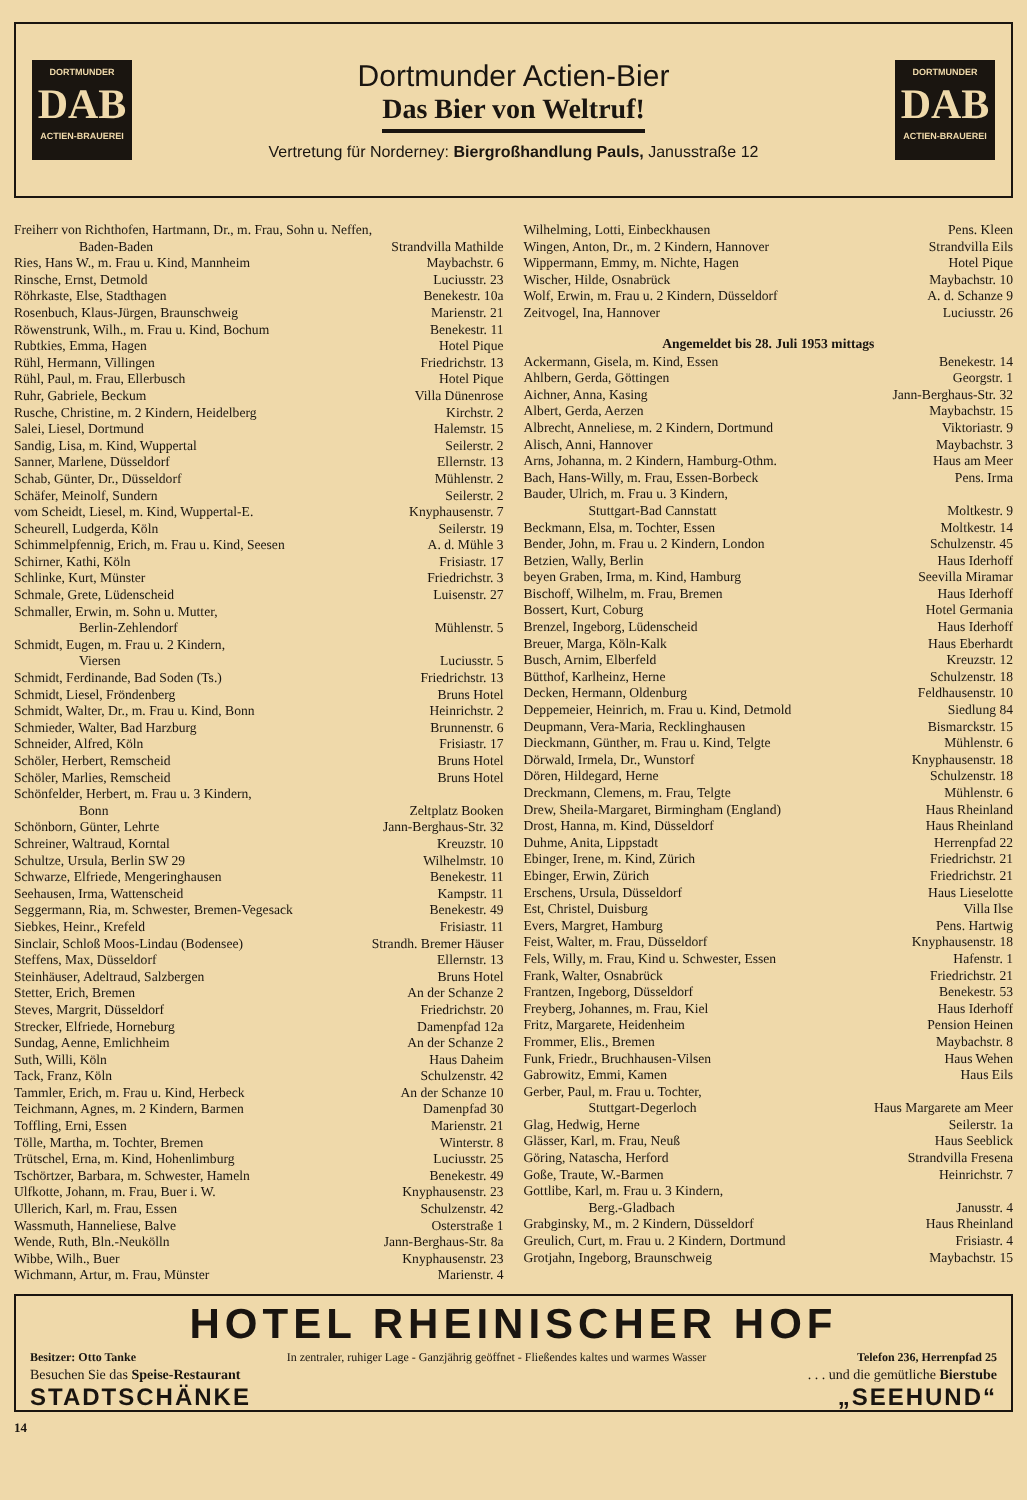DORTMUNDER
DAB
ACTIEN-BRAUEREI
Dortmunder Actien-Bier
Das Bier von Weltruf!
Vertretung für Norderney: Biergroßhandlung Pauls, Janusstraße 12
DORTMUNDER
DAB
ACTIEN-BRAUEREI
| Freiherr von Richthofen, Hartmann, Dr., m. Frau, Sohn u. Neffen, | |
| Baden-Baden | Strandvilla Mathilde |
| Ries, Hans W., m. Frau u. Kind, Mannheim | Maybachstr. 6 |
| Rinsche, Ernst, Detmold | Luciusstr. 23 |
| Röhrkaste, Else, Stadthagen | Benekestr. 10a |
| Rosenbuch, Klaus-Jürgen, Braunschweig | Marienstr. 21 |
| Röwenstrunk, Wilh., m. Frau u. Kind, Bochum | Benekestr. 11 |
| Rubtkies, Emma, Hagen | Hotel Pique |
| Rühl, Hermann, Villingen | Friedrichstr. 13 |
| Rühl, Paul, m. Frau, Ellerbusch | Hotel Pique |
| Ruhr, Gabriele, Beckum | Villa Dünenrose |
| Rusche, Christine, m. 2 Kindern, Heidelberg | Kirchstr. 2 |
| Salei, Liesel, Dortmund | Halemstr. 15 |
| Sandig, Lisa, m. Kind, Wuppertal | Seilerstr. 2 |
| Sanner, Marlene, Düsseldorf | Ellernstr. 13 |
| Schab, Günter, Dr., Düsseldorf | Mühlenstr. 2 |
| Schäfer, Meinolf, Sundern | Seilerstr. 2 |
| vom Scheidt, Liesel, m. Kind, Wuppertal-E. | Knyphausenstr. 7 |
| Scheurell, Ludgerda, Köln | Seilerstr. 19 |
| Schimmelpfennig, Erich, m. Frau u. Kind, Seesen | A. d. Mühle 3 |
| Schirner, Kathi, Köln | Frisiastr. 17 |
| Schlinke, Kurt, Münster | Friedrichstr. 3 |
| Schmale, Grete, Lüdenscheid | Luisenstr. 27 |
| Schmaller, Erwin, m. Sohn u. Mutter, | |
| Berlin-Zehlendorf | Mühlenstr. 5 |
| Schmidt, Eugen, m. Frau u. 2 Kindern, | |
| Viersen | Luciusstr. 5 |
| Schmidt, Ferdinande, Bad Soden (Ts.) | Friedrichstr. 13 |
| Schmidt, Liesel, Fröndenberg | Bruns Hotel |
| Schmidt, Walter, Dr., m. Frau u. Kind, Bonn | Heinrichstr. 2 |
| Schmieder, Walter, Bad Harzburg | Brunnenstr. 6 |
| Schneider, Alfred, Köln | Frisiastr. 17 |
| Schöler, Herbert, Remscheid | Bruns Hotel |
| Schöler, Marlies, Remscheid | Bruns Hotel |
| Schönfelder, Herbert, m. Frau u. 3 Kindern, | |
| Bonn | Zeltplatz Booken |
| Schönborn, Günter, Lehrte | Jann-Berghaus-Str. 32 |
| Schreiner, Waltraud, Korntal | Kreuzstr. 10 |
| Schultze, Ursula, Berlin SW 29 | Wilhelmstr. 10 |
| Schwarze, Elfriede, Mengeringhausen | Benekestr. 11 |
| Seehausen, Irma, Wattenscheid | Kampstr. 11 |
| Seggermann, Ria, m. Schwester, Bremen-Vegesack | Benekestr. 49 |
| Siebkes, Heinr., Krefeld | Frisiastr. 11 |
| Sinclair, Schloß Moos-Lindau (Bodensee) | Strandh. Bremer Häuser |
| Steffens, Max, Düsseldorf | Ellernstr. 13 |
| Steinhäuser, Adeltraud, Salzbergen | Bruns Hotel |
| Stetter, Erich, Bremen | An der Schanze 2 |
| Steves, Margrit, Düsseldorf | Friedrichstr. 20 |
| Strecker, Elfriede, Horneburg | Damenpfad 12a |
| Sundag, Aenne, Emlichheim | An der Schanze 2 |
| Suth, Willi, Köln | Haus Daheim |
| Tack, Franz, Köln | Schulzenstr. 42 |
| Tammler, Erich, m. Frau u. Kind, Herbeck | An der Schanze 10 |
| Teichmann, Agnes, m. 2 Kindern, Barmen | Damenpfad 30 |
| Toffling, Erni, Essen | Marienstr. 21 |
| Tölle, Martha, m. Tochter, Bremen | Winterstr. 8 |
| Trütschel, Erna, m. Kind, Hohenlimburg | Luciusstr. 25 |
| Tschörtzer, Barbara, m. Schwester, Hameln | Benekestr. 49 |
| Ulfkotte, Johann, m. Frau, Buer i. W. | Knyphausenstr. 23 |
| Ullerich, Karl, m. Frau, Essen | Schulzenstr. 42 |
| Wassmuth, Hanneliese, Balve | Osterstraße 1 |
| Wende, Ruth, Bln.-Neukölln | Jann-Berghaus-Str. 8a |
| Wibbe, Wilh., Buer | Knyphausenstr. 23 |
| Wichmann, Artur, m. Frau, Münster | Marienstr. 4 |
| Wilhelming, Lotti, Einbeckhausen | Pens. Kleen |
| Wingen, Anton, Dr., m. 2 Kindern, Hannover | Strandvilla Eils |
| Wippermann, Emmy, m. Nichte, Hagen | Hotel Pique |
| Wischer, Hilde, Osnabrück | Maybachstr. 10 |
| Wolf, Erwin, m. Frau u. 2 Kindern, Düsseldorf | A. d. Schanze 9 |
| Zeitvogel, Ina, Hannover | Luciusstr. 26 |
Angemeldet bis 28. Juli 1953 mittags
| Ackermann, Gisela, m. Kind, Essen | Benekestr. 14 |
| Ahlbern, Gerda, Göttingen | Georgstr. 1 |
| Aichner, Anna, Kasing | Jann-Berghaus-Str. 32 |
| Albert, Gerda, Aerzen | Maybachstr. 15 |
| Albrecht, Anneliese, m. 2 Kindern, Dortmund | Viktoriastr. 9 |
| Alisch, Anni, Hannover | Maybachstr. 3 |
| Arns, Johanna, m. 2 Kindern, Hamburg-Othm. | Haus am Meer |
| Bach, Hans-Willy, m. Frau, Essen-Borbeck | Pens. Irma |
| Bauder, Ulrich, m. Frau u. 3 Kindern, | |
| Stuttgart-Bad Cannstatt | Moltkestr. 9 |
| Beckmann, Elsa, m. Tochter, Essen | Moltkestr. 14 |
| Bender, John, m. Frau u. 2 Kindern, London | Schulzenstr. 45 |
| Betzien, Wally, Berlin | Haus Iderhoff |
| beyen Graben, Irma, m. Kind, Hamburg | Seevilla Miramar |
| Bischoff, Wilhelm, m. Frau, Bremen | Haus Iderhoff |
| Bossert, Kurt, Coburg | Hotel Germania |
| Brenzel, Ingeborg, Lüdenscheid | Haus Iderhoff |
| Breuer, Marga, Köln-Kalk | Haus Eberhardt |
| Busch, Arnim, Elberfeld | Kreuzstr. 12 |
| Bütthof, Karlheinz, Herne | Schulzenstr. 18 |
| Decken, Hermann, Oldenburg | Feldhausenstr. 10 |
| Deppemeier, Heinrich, m. Frau u. Kind, Detmold | Siedlung 84 |
| Deupmann, Vera-Maria, Recklinghausen | Bismarckstr. 15 |
| Dieckmann, Günther, m. Frau u. Kind, Telgte | Mühlenstr. 6 |
| Dörwald, Irmela, Dr., Wunstorf | Knyphausenstr. 18 |
| Dören, Hildegard, Herne | Schulzenstr. 18 |
| Dreckmann, Clemens, m. Frau, Telgte | Mühlenstr. 6 |
| Drew, Sheila-Margaret, Birmingham (England) | Haus Rheinland |
| Drost, Hanna, m. Kind, Düsseldorf | Haus Rheinland |
| Duhme, Anita, Lippstadt | Herrenpfad 22 |
| Ebinger, Irene, m. Kind, Zürich | Friedrichstr. 21 |
| Ebinger, Erwin, Zürich | Friedrichstr. 21 |
| Erschens, Ursula, Düsseldorf | Haus Lieselotte |
| Est, Christel, Duisburg | Villa Ilse |
| Evers, Margret, Hamburg | Pens. Hartwig |
| Feist, Walter, m. Frau, Düsseldorf | Knyphausenstr. 18 |
| Fels, Willy, m. Frau, Kind u. Schwester, Essen | Hafenstr. 1 |
| Frank, Walter, Osnabrück | Friedrichstr. 21 |
| Frantzen, Ingeborg, Düsseldorf | Benekestr. 53 |
| Freyberg, Johannes, m. Frau, Kiel | Haus Iderhoff |
| Fritz, Margarete, Heidenheim | Pension Heinen |
| Frommer, Elis., Bremen | Maybachstr. 8 |
| Funk, Friedr., Bruchhausen-Vilsen | Haus Wehen |
| Gabrowitz, Emmi, Kamen | Haus Eils |
| Gerber, Paul, m. Frau u. Tochter, | |
| Stuttgart-Degerloch | Haus Margarete am Meer |
| Glag, Hedwig, Herne | Seilerstr. 1a |
| Glässer, Karl, m. Frau, Neuß | Haus Seeblick |
| Göring, Natascha, Herford | Strandvilla Fresena |
| Goße, Traute, W.-Barmen | Heinrichstr. 7 |
| Gottlibe, Karl, m. Frau u. 3 Kindern, | |
| Berg.-Gladbach | Janusstr. 4 |
| Grabginsky, M., m. 2 Kindern, Düsseldorf | Haus Rheinland |
| Greulich, Curt, m. Frau u. 2 Kindern, Dortmund | Frisiastr. 4 |
| Grotjahn, Ingeborg, Braunschweig | Maybachstr. 15 |
HOTEL RHEINISCHER HOF
Besitzer: Otto Tanke In zentraler, ruhiger Lage - Ganzjährig geöffnet - Fließendes kaltes und warmes Wasser Telefon 236, Herrenpfad 25
Besuchen Sie das Speise-Restaurant
STADTSCHÄNKE
. . . und die gemütliche Bierstube
„SEEHUND“
14